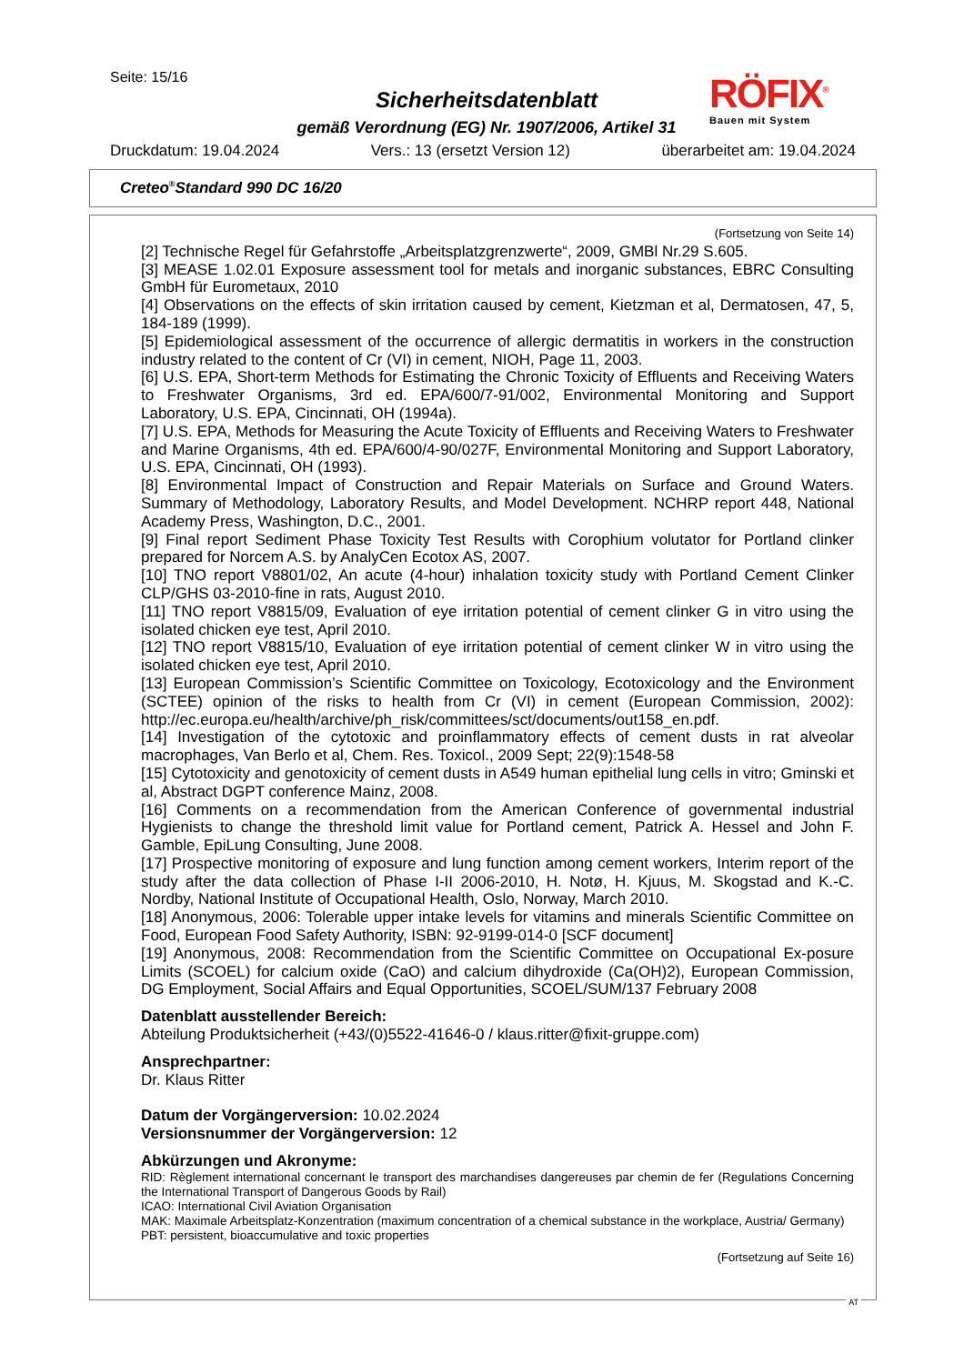Seite: 15/16
Sicherheitsdatenblatt
gemäß Verordnung (EG) Nr. 1907/2006, Artikel 31
RÖFIX<sup>®</sup>
Bauen mit System
Druckdatum: 19.04.2024 Vers.: 13 (ersetzt Version 12) überarbeitet am: 19.04.2024
Creteo<sup>®</sup>Standard 990 DC 16/20
(Fortsetzung von Seite 14)
[2] Technische Regel für Gefahrstoffe „Arbeitsplatzgrenzwerte“, 2009, GMBl Nr.29 S.605.
[3] MEASE 1.02.01 Exposure assessment tool for metals and inorganic substances, EBRC Consulting GmbH für Eurometaux, 2010
[4] Observations on the effects of skin irritation caused by cement, Kietzman et al, Dermatosen, 47, 5, 184-189 (1999).
[5] Epidemiological assessment of the occurrence of allergic dermatitis in workers in the construction industry related to the content of Cr (VI) in cement, NIOH, Page 11, 2003.
[6] U.S. EPA, Short-term Methods for Estimating the Chronic Toxicity of Effluents and Receiving Waters to Freshwater Organisms, 3rd ed. EPA/600/7-91/002, Environmental Monitoring and Support Laboratory, U.S. EPA, Cincinnati, OH (1994a).
[7] U.S. EPA, Methods for Measuring the Acute Toxicity of Effluents and Receiving Waters to Freshwater and Marine Organisms, 4th ed. EPA/600/4-90/027F, Environmental Monitoring and Support Laboratory, U.S. EPA, Cincinnati, OH (1993).
[8] Environmental Impact of Construction and Repair Materials on Surface and Ground Waters. Summary of Methodology, Laboratory Results, and Model Development. NCHRP report 448, National Academy Press, Washington, D.C., 2001.
[9] Final report Sediment Phase Toxicity Test Results with Corophium volutator for Portland clinker prepared for Norcem A.S. by AnalyCen Ecotox AS, 2007.
[10] TNO report V8801/02, An acute (4-hour) inhalation toxicity study with Portland Cement Clinker CLP/GHS 03-2010-fine in rats, August 2010.
[11] TNO report V8815/09, Evaluation of eye irritation potential of cement clinker G in vitro using the isolated chicken eye test, April 2010.
[12] TNO report V8815/10, Evaluation of eye irritation potential of cement clinker W in vitro using the isolated chicken eye test, April 2010.
[13] European Commission’s Scientific Committee on Toxicology, Ecotoxicology and the Environment (SCTEE) opinion of the risks to health from Cr (VI) in cement (European Commission, 2002): http://ec.europa.eu/health/archive/ph_risk/committees/sct/documents/out158_en.pdf.
[14] Investigation of the cytotoxic and proinflammatory effects of cement dusts in rat alveolar macrophages, Van Berlo et al, Chem. Res. Toxicol., 2009 Sept; 22(9):1548-58
[15] Cytotoxicity and genotoxicity of cement dusts in A549 human epithelial lung cells in vitro; Gminski et al, Abstract DGPT conference Mainz, 2008.
[16] Comments on a recommendation from the American Conference of governmental industrial Hygienists to change the threshold limit value for Portland cement, Patrick A. Hessel and John F. Gamble, EpiLung Consulting, June 2008.
[17] Prospective monitoring of exposure and lung function among cement workers, Interim report of the study after the data collection of Phase I-II 2006-2010, H. Notø, H. Kjuus, M. Skogstad and K.-C. Nordby, National Institute of Occupational Health, Oslo, Norway, March 2010.
[18] Anonymous, 2006: Tolerable upper intake levels for vitamins and minerals Scientific Committee on Food, European Food Safety Authority, ISBN: 92-9199-014-0 [SCF document]
[19] Anonymous, 2008: Recommendation from the Scientific Committee on Occupational Ex-posure Limits (SCOEL) for calcium oxide (CaO) and calcium dihydroxide (Ca(OH)2), European Commission, DG Employment, Social Affairs and Equal Opportunities, SCOEL/SUM/137 February 2008
Datenblatt ausstellender Bereich:
Abteilung Produktsicherheit (+43/(0)5522-41646-0 / klaus.ritter@fixit-gruppe.com)
Ansprechpartner:
Dr. Klaus Ritter
Datum der Vorgängerversion: 10.02.2024
Versionsnummer der Vorgängerversion: 12
Abkürzungen und Akronyme:
RID: Règlement international concernant le transport des marchandises dangereuses par chemin de fer (Regulations Concerning the International Transport of Dangerous Goods by Rail)
ICAO: International Civil Aviation Organisation
MAK: Maximale Arbeitsplatz-Konzentration (maximum concentration of a chemical substance in the workplace, Austria/ Germany)
PBT: persistent, bioaccumulative and toxic properties
(Fortsetzung auf Seite 16)
AT